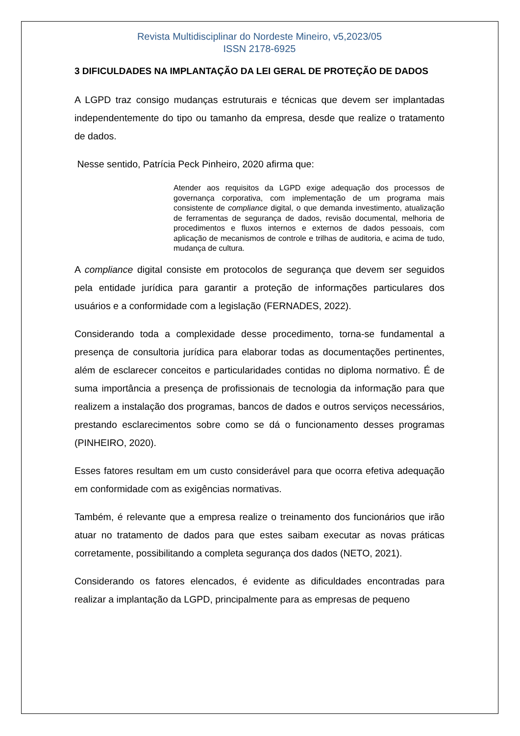Revista Multidisciplinar do Nordeste Mineiro, v5,2023/05
ISSN 2178-6925
3 DIFICULDADES NA IMPLANTAÇÃO DA LEI GERAL DE PROTEÇÃO DE DADOS
A LGPD traz consigo mudanças estruturais e técnicas que devem ser implantadas independentemente do tipo ou tamanho da empresa, desde que realize o tratamento de dados.
Nesse sentido, Patrícia Peck Pinheiro, 2020 afirma que:
Atender aos requisitos da LGPD exige adequação dos processos de governança corporativa, com implementação de um programa mais consistente de compliance digital, o que demanda investimento, atualização de ferramentas de segurança de dados, revisão documental, melhoria de procedimentos e fluxos internos e externos de dados pessoais, com aplicação de mecanismos de controle e trilhas de auditoria, e acima de tudo, mudança de cultura.
A compliance digital consiste em protocolos de segurança que devem ser seguidos pela entidade jurídica para garantir a proteção de informações particulares dos usuários e a conformidade com a legislação (FERNADES, 2022).
Considerando toda a complexidade desse procedimento, torna-se fundamental a presença de consultoria jurídica para elaborar todas as documentações pertinentes, além de esclarecer conceitos e particularidades contidas no diploma normativo. É de suma importância a presença de profissionais de tecnologia da informação para que realizem a instalação dos programas, bancos de dados e outros serviços necessários, prestando esclarecimentos sobre como se dá o funcionamento desses programas (PINHEIRO, 2020).
Esses fatores resultam em um custo considerável para que ocorra efetiva adequação em conformidade com as exigências normativas.
Também, é relevante que a empresa realize o treinamento dos funcionários que irão atuar no tratamento de dados para que estes saibam executar as novas práticas corretamente, possibilitando a completa segurança dos dados (NETO, 2021).
Considerando os fatores elencados, é evidente as dificuldades encontradas para realizar a implantação da LGPD, principalmente para as empresas de pequeno